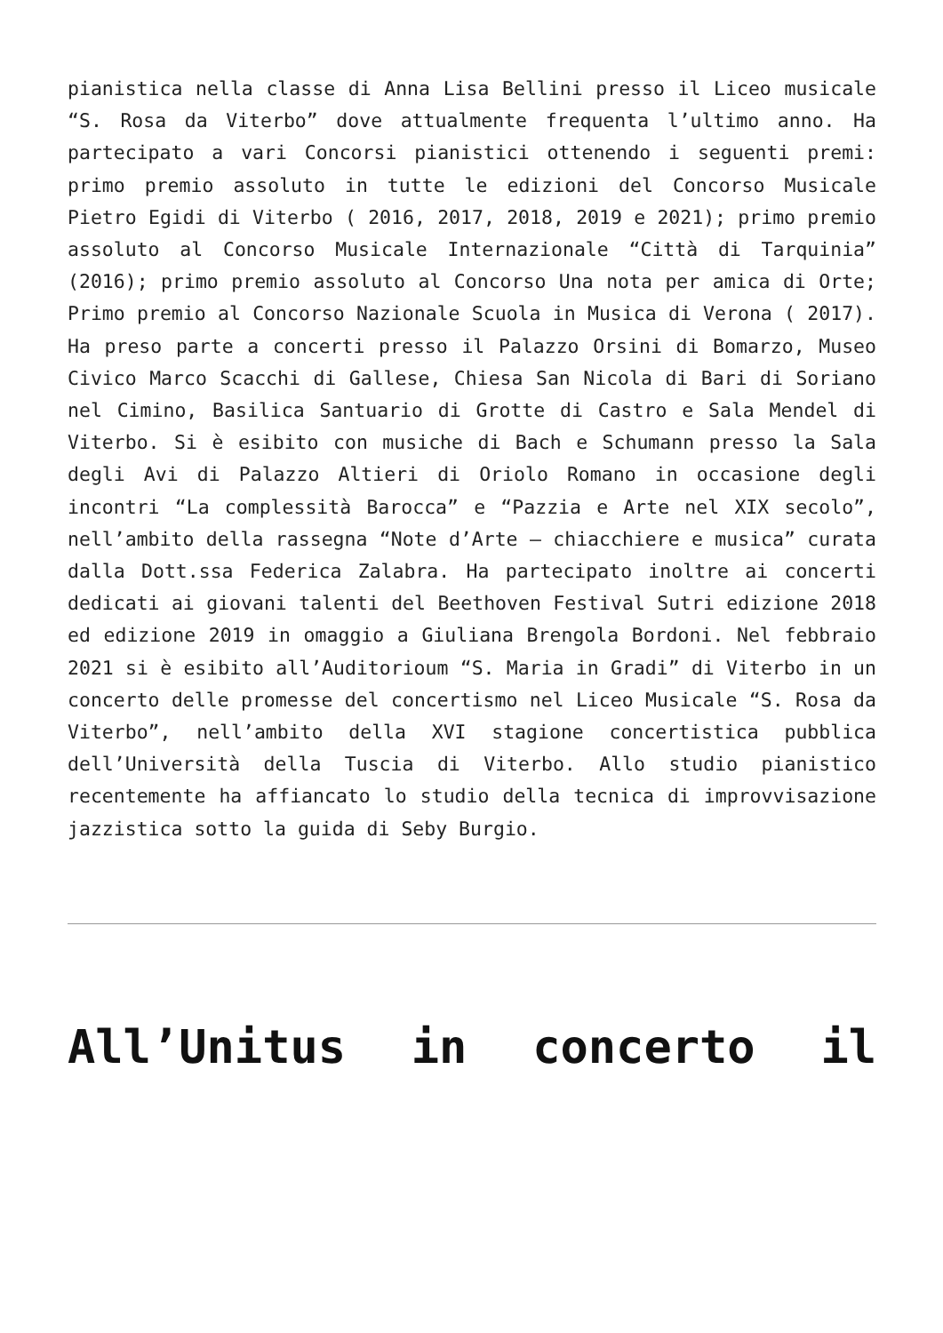pianistica nella classe di Anna Lisa Bellini presso il Liceo musicale “S. Rosa da Viterbo” dove attualmente frequenta l’ultimo anno. Ha partecipato a vari Concorsi pianistici ottenendo i seguenti premi: primo premio assoluto in tutte le edizioni del Concorso Musicale Pietro Egidi di Viterbo ( 2016, 2017, 2018, 2019 e 2021); primo premio assoluto al Concorso Musicale Internazionale “Città di Tarquinia” (2016); primo premio assoluto al Concorso Una nota per amica di Orte; Primo premio al Concorso Nazionale Scuola in Musica di Verona ( 2017). Ha preso parte a concerti presso il Palazzo Orsini di Bomarzo, Museo Civico Marco Scacchi di Gallese, Chiesa San Nicola di Bari di Soriano nel Cimino, Basilica Santuario di Grotte di Castro e Sala Mendel di Viterbo. Si è esibito con musiche di Bach e Schumann presso la Sala degli Avi di Palazzo Altieri di Oriolo Romano in occasione degli incontri “La complessità Barocca” e “Pazzia e Arte nel XIX secolo”, nell’ambito della rassegna “Note d’Arte – chiacchiere e musica” curata dalla Dott.ssa Federica Zalabra. Ha partecipato inoltre ai concerti dedicati ai giovani talenti del Beethoven Festival Sutri edizione 2018 ed edizione 2019 in omaggio a Giuliana Brengola Bordoni. Nel febbraio 2021 si è esibito all’Auditorioum “S. Maria in Gradi” di Viterbo in un concerto delle promesse del concertismo nel Liceo Musicale “S. Rosa da Viterbo”, nell’ambito della XVI stagione concertistica pubblica dell’Università della Tuscia di Viterbo. Allo studio pianistico recentemente ha affiancato lo studio della tecnica di improvvisazione jazzistica sotto la guida di Seby Burgio.
All’Unitus in concerto il